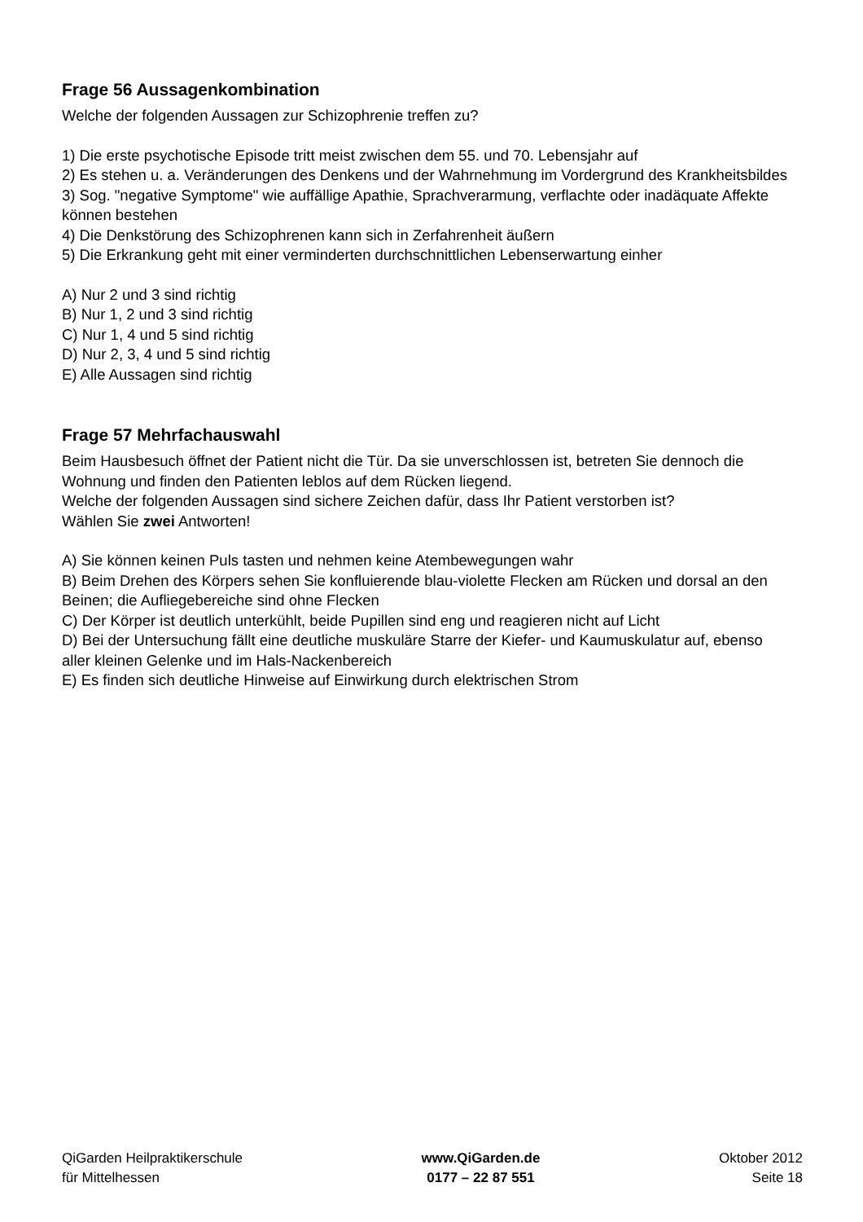Frage 56 Aussagenkombination
Welche der folgenden Aussagen zur Schizophrenie treffen zu?
1) Die erste psychotische Episode tritt meist zwischen dem 55. und 70. Lebensjahr auf
2) Es stehen u. a. Veränderungen des Denkens und der Wahrnehmung im Vordergrund des Krankheitsbildes
3) Sog. "negative Symptome" wie auffällige Apathie, Sprachverarmung, verflachte oder inadäquate Affekte können bestehen
4) Die Denkstörung des Schizophrenen kann sich in Zerfahrenheit äußern
5) Die Erkrankung geht mit einer verminderten durchschnittlichen Lebenserwartung einher
A) Nur 2 und 3 sind richtig
B) Nur 1, 2 und 3 sind richtig
C) Nur 1, 4 und 5 sind richtig
D) Nur 2, 3, 4 und 5 sind richtig
E) Alle Aussagen sind richtig
Frage 57 Mehrfachauswahl
Beim Hausbesuch öffnet der Patient nicht die Tür. Da sie unverschlossen ist, betreten Sie dennoch die Wohnung und finden den Patienten leblos auf dem Rücken liegend.
Welche der folgenden Aussagen sind sichere Zeichen dafür, dass Ihr Patient verstorben ist?
Wählen Sie zwei Antworten!
A) Sie können keinen Puls tasten und nehmen keine Atembewegungen wahr
B) Beim Drehen des Körpers sehen Sie konfluierende blau-violette Flecken am Rücken und dorsal an den Beinen; die Aufliegebereiche sind ohne Flecken
C) Der Körper ist deutlich unterkühlt, beide Pupillen sind eng und reagieren nicht auf Licht
D) Bei der Untersuchung fällt eine deutliche muskuläre Starre der Kiefer- und Kaumuskulatur auf, ebenso aller kleinen Gelenke und im Hals-Nackenbereich
E) Es finden sich deutliche Hinweise auf Einwirkung durch elektrischen Strom
QiGarden Heilpraktikerschule
für Mittelhessen
www.QiGarden.de
0177 – 22 87 551
Oktober 2012
Seite 18